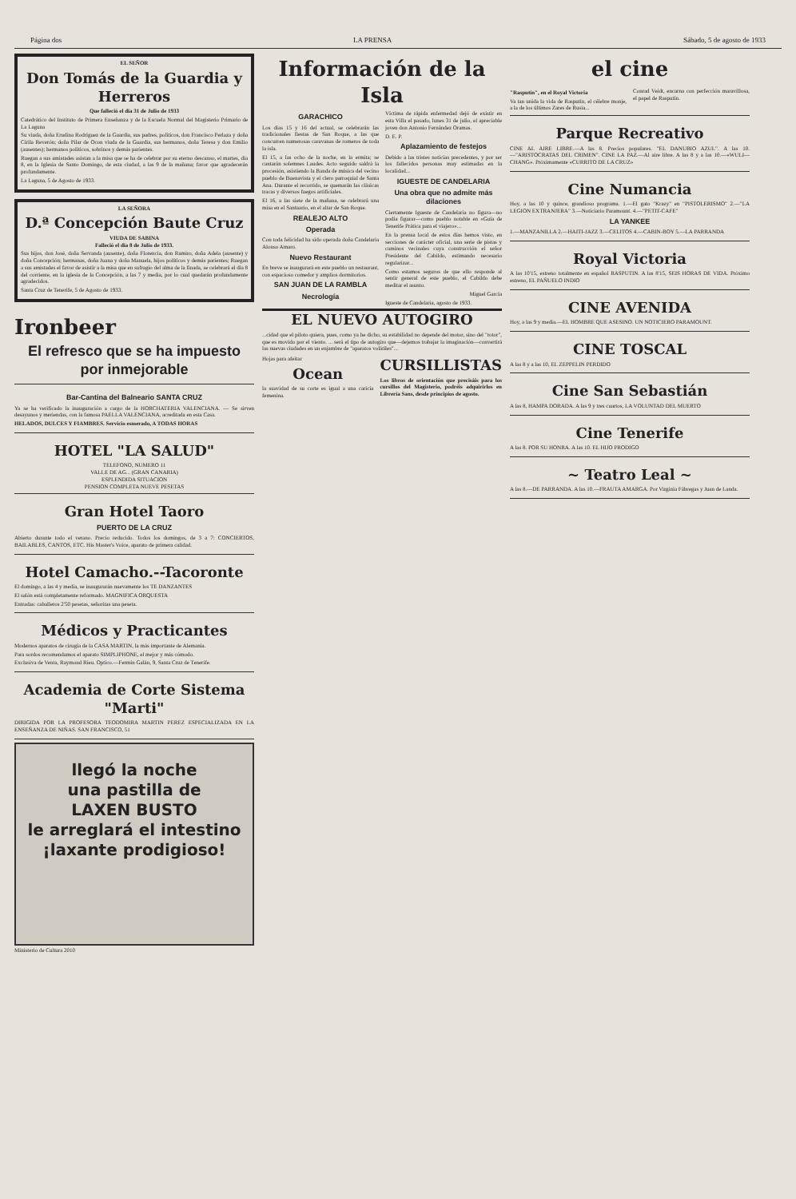Página dos LA PRENSA Sábado, 5 de agosto de 1933
EL SEÑOR
Don Tomás de la Guardia y Herreros
Que falleció el día 31 de Julio de 1933
Catedrático del Instituto de Primera Enseñanza y de la Escuela Normal del Magisterio Primario de La Laguna
Su viuda, doña Erudina Rodríguez de la Guardia, sus padres, políticos, don Francisco Perlaza y doña Cirila Reverón; doña Pilar de Ocon viuda de la Guardia, sus hermanos, doña Teresa y don Emilio (ausentes); hermanos políticos, sobrinos y demás parientes.
Ruegan a sus amistades asistan a la misa que se ha de celebrar por su eterno descanso, el martes, día 8, en la Iglesia de Santo Domingo, de esta ciudad, a las 9 de la mañana; favor que agradecerán profundamente.
La Laguna, 5 de Agosto de 1933.
LA SEÑORA
D.ª Concepción Baute Cruz
VIUDA DE SABINA
Falleció el día 8 de Julio de 1933.
Sus hijos, don José, doña Servanda (ausente), doña Florencia, don Ramiro, doña Adela (ausente) y doña Concepción; hermanas, doña Juana y doña Manuela, hijos políticos y demás parientes; Ruegan a sus amistades el favor de asistir a la misa que en sufragio del alma de la finada, se celebrará el día 8 del corriente, en la iglesia de la Concepción, a las 7 y media, por lo cual quedarán profundamente agradecidos.
Santa Cruz de Tenerife, 5 de Agosto de 1933.
Ironbeer
El refresco que se ha impuesto por inmejorable
Bar-Cantina del Balneario SANTA CRUZ
Ya se ha verificado la inauguración a cargo de la HORCHATERIA VALENCIANA. — Se sirven desayunos y meriendas, con la famosa PAELLA VALENCIANA, acreditada en esta Casa.
HELADOS, DULCES Y FIAMBRES. Servicio esmerado, A TODAS HORAS
HOTEL "LA SALUD"
TELEFONO, NUMERO 11
VALLE DE AG... (GRAN CANARIA)
ESPLENDIDA SITUACION
PENSION COMPLETA NUEVE PESETAS
Gran Hotel Taoro
PUERTO DE LA CRUZ
Abierto durante todo el verano. Precio reducido. Todos los domingos, de 3 a 7: CONCIERTOS, BAILABLES, CANTOS, ETC. His Master's Voice, aparato de primera calidad.
Hotel Camacho.--Tacoronte
El domingo, a las 4 y media, se inaugurarán nuevamente los TE DANZANTES
El salón está completamente reformado. MAGNIFICA ORQUESTA
Entradas: caballeros 2'50 pesetas, señoritas una peseta.
Médicos y Practicantes
Modernos aparatos de cirugía de la CASA MARTIN, la más importante de Alemania.
Para sordos recomendamos el aparato SIMPLIPHONE, el mejor y más cómodo.
Exclusiva de Venta, Raymond Rieu. Optico.—Fermín Galán, 9, Santa Cruz de Tenerife.
Academia de Corte Sistema "Marti"
DIRIGIDA POR LA PROFESORA TEODOMIRA MARTIN PEREZ ESPECIALIZADA EN LA ENSEÑANZA DE NIÑAS. SAN FRANCISCO, 51
llegó la noche
una pastilla de
LAXEN BUSTO
le arreglará el intestino
¡laxante prodigioso!
Información de la Isla
GARACHICO
Los días 15 y 16 del actual, se celebrarán las tradicionales fiestas de San Roque, a las que concurren numerosas caravanas de romeros de toda la isla.
El 15, a las ocho de la noche, en la ermita; se cantarán solemnes Laudes. Acto seguido saldrá la procesión, asistiendo la Banda de música del vecino pueblo de Buenavista y el clero parroquial de Santa Ana. Durante el recorrido, se quemarán las clásicas tracas y diversos fuegos artificiales.
El 16, a las siete de la mañana, se celebrará una misa en el Santuario, en el altar de San Roque.
REALEJO ALTO
Operada
Con toda felicidad ha sido operada doña Candelaria Alonso Amaro.
Nuevo Restaurant
En breve se inaugurará en este pueblo un restaurant, con espacioso comedor y amplios dormitorios.
SAN JUAN DE LA RAMBLA
Necrología
Víctima de rápida enfermedad dejó de existir en esta Villa el pasado, lunes 31 de julio, el apreciable joven don Antonio Fernández Oramas.
D. E. P.
Aplazamiento de festejos
Debido a las tristes noticias precedentes, y por ser los fallecidos personas muy estimadas en la localidad...
IGUESTE DE CANDELARIA
Una obra que no admite más dilaciones
Ciertamente Igueste de Candelaria no figura—no podía figurar—como pueblo notable en «Guía de Tenerife Prática para el viajero»...
En la prensa local de estos días hemos visto, en secciones de carácter oficial, una serie de pistas y caminos vecinales cuya construcción el señor Presidente del Cabildo, estimando necesario regularizar...
Como estamos seguros de que ello responde al sentir general de este pueblo, el Cabildo debe meditar el asunto.
Miguel García
Igueste de Candelaria, agosto de 1933.
EL NUEVO AUTOGIRO
...cidad que el piloto quiera, pues, como ya he dicho, su estabilidad no depende del motor, sino del "rotor", que es movido por el viento. ... será el tipo de autogiro que—dejemos trabajar la imaginación—convertirá las nuevas ciudades en un enjambre de "aparatos volátiles"...
Hojas para afeitar
Ocean
la suavidad de su corte es igual a una caricia femenina.
CURSILLISTAS
Los libros de orientación que precisáis para los cursillos del Magisterio, podréis adquirirlos en Librería Sans, desde principios de agosto.
el cine
"Rasputín", en el Royal Victoria
Va tan unida la vida de Rasputín, el célebre monje, a la de los últimos Zares de Rusia...
Conrad Veidt, encarna con perfección maravillosa, el papel de Rasputín.
Parque Recreativo
CINE AL AIRE LIBRE.—A las 8. Precios populares. "EL DANUBIO AZUL". A las 10.—"ARISTOCRATAS DEL CRIMEN". CINE LA PAZ.—Al aire libre. A las 8 y a las 10.—«WULI—CHANG». Próximamente «CURRITO DE LA CRUZ»
Cine Numancia
Hoy, a las 10 y quince, grandioso programa. 1.—El gato "Krazy" en "PISTOLERISMO" 2.—"LA LEGION EXTRANJERA" 3.—Noticiario Paramount. 4.—"PETIT-CAFE"
LA YANKEE
1.—MANZANILLA 2.—HAITI-JAZZ 3.—CELITOS 4.—CABIN-BOY 5.—LA PARRANDA
Royal Victoria
A las 10'15, estreno totalmente en español RASPUTIN. A las 8'15, SEIS HORAS DE VIDA. Próximo estreno, EL PAÑUELO INDIO
CINE AVENIDA
Hoy, a las 9 y media.—EL HOMBRE QUE ASESINO. UN NOTICIERO PARAMOUNT.
CINE TOSCAL
A las 8 y a las 10, EL ZEPPELIN PERDIDO
Cine San Sebastián
A las 8, HAMPA DORADA. A las 9 y tres cuartos, LA VOLUNTAD DEL MUERTO
Cine Tenerife
A las 8. POR SU HONRA. A las 10. EL HIJO PRODIGO
~ Teatro Leal ~
A las 8.—DE PARRANDA. A las 10.—FRAUTA AMARGA. Por Virginia Fábregas y Juan de Landa.
Ministerio de Cultura 2010